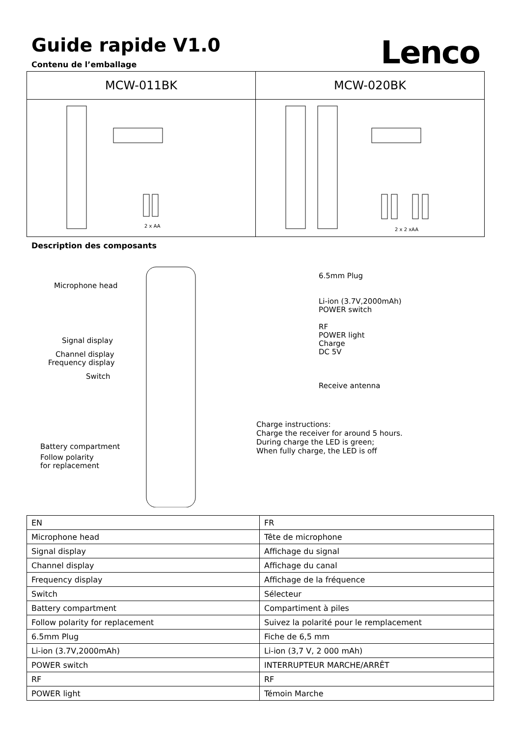Guide rapide V1.0
Lenco
Contenu de l’emballage
| MCW-011BK | MCW-020BK |
| --- | --- |
| 2 x AA | 2 x 2 xAA |
Description des composants
Microphone head
Signal display
Channel display
Frequency display
Switch
Battery compartment
Follow polarity
for replacement
6.5mm Plug
Li-ion (3.7V,2000mAh)
POWER switch
RF
POWER light
Charge
DC 5V
Receive antenna
Charge instructions:
Charge the receiver for around 5 hours.
During charge the LED is green;
When fully charge, the LED is off
| EN | FR |
| Microphone head | Tête de microphone |
| Signal display | Affichage du signal |
| Channel display | Affichage du canal |
| Frequency display | Affichage de la fréquence |
| Switch | Sélecteur |
| Battery compartment | Compartiment à piles |
| Follow polarity for replacement | Suivez la polarité pour le remplacement |
| 6.5mm Plug | Fiche de 6,5 mm |
| Li-ion (3.7V,2000mAh) | Li-ion (3,7 V, 2 000 mAh) |
| POWER switch | INTERRUPTEUR MARCHE/ARRÊT |
| RF | RF |
| POWER light | Témoin Marche |